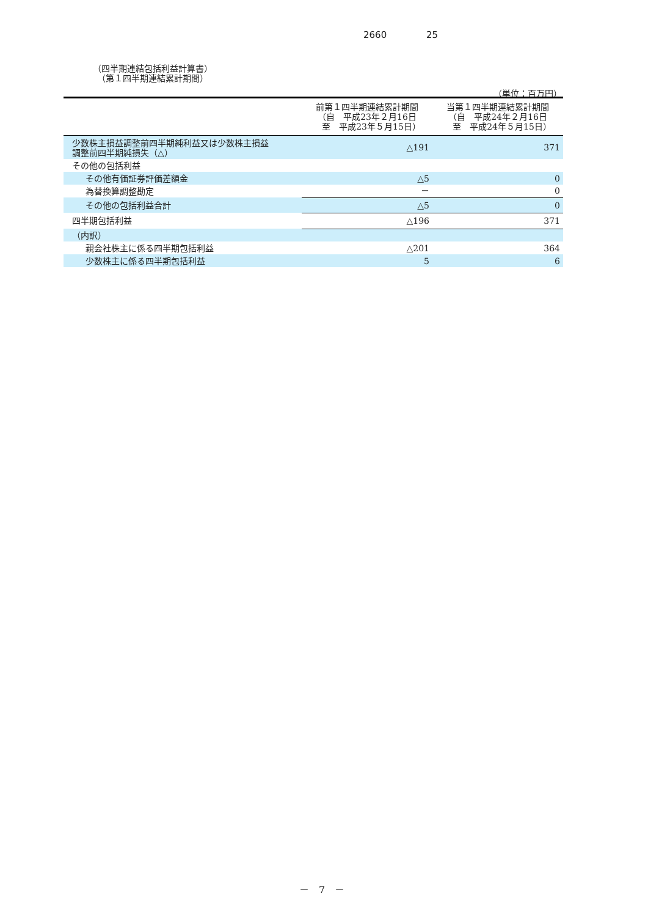2660 25
（四半期連結包括利益計算書）
　（第１四半期連結累計期間）
（単位：百万円）
| | 前第１四半期連結累計期間 （自 平成23年２月16日 至 平成23年５月15日） | 当第１四半期連結累計期間 （自 平成24年２月16日 至 平成24年５月15日） |
| --- | --- | --- |
| 少数株主損益調整前四半期純利益又は少数株主損益 調整前四半期純損失（△） | △191 | 371 |
| その他の包括利益 | | |
| その他有価証券評価差額金 | △5 | 0 |
| 為替換算調整勘定 | － | 0 |
| その他の包括利益合計 | △5 | 0 |
| 四半期包括利益 | △196 | 371 |
| （内訳） | | |
| 親会社株主に係る四半期包括利益 | △201 | 364 |
| 少数株主に係る四半期包括利益 | 5 | 6 |
－　7　－